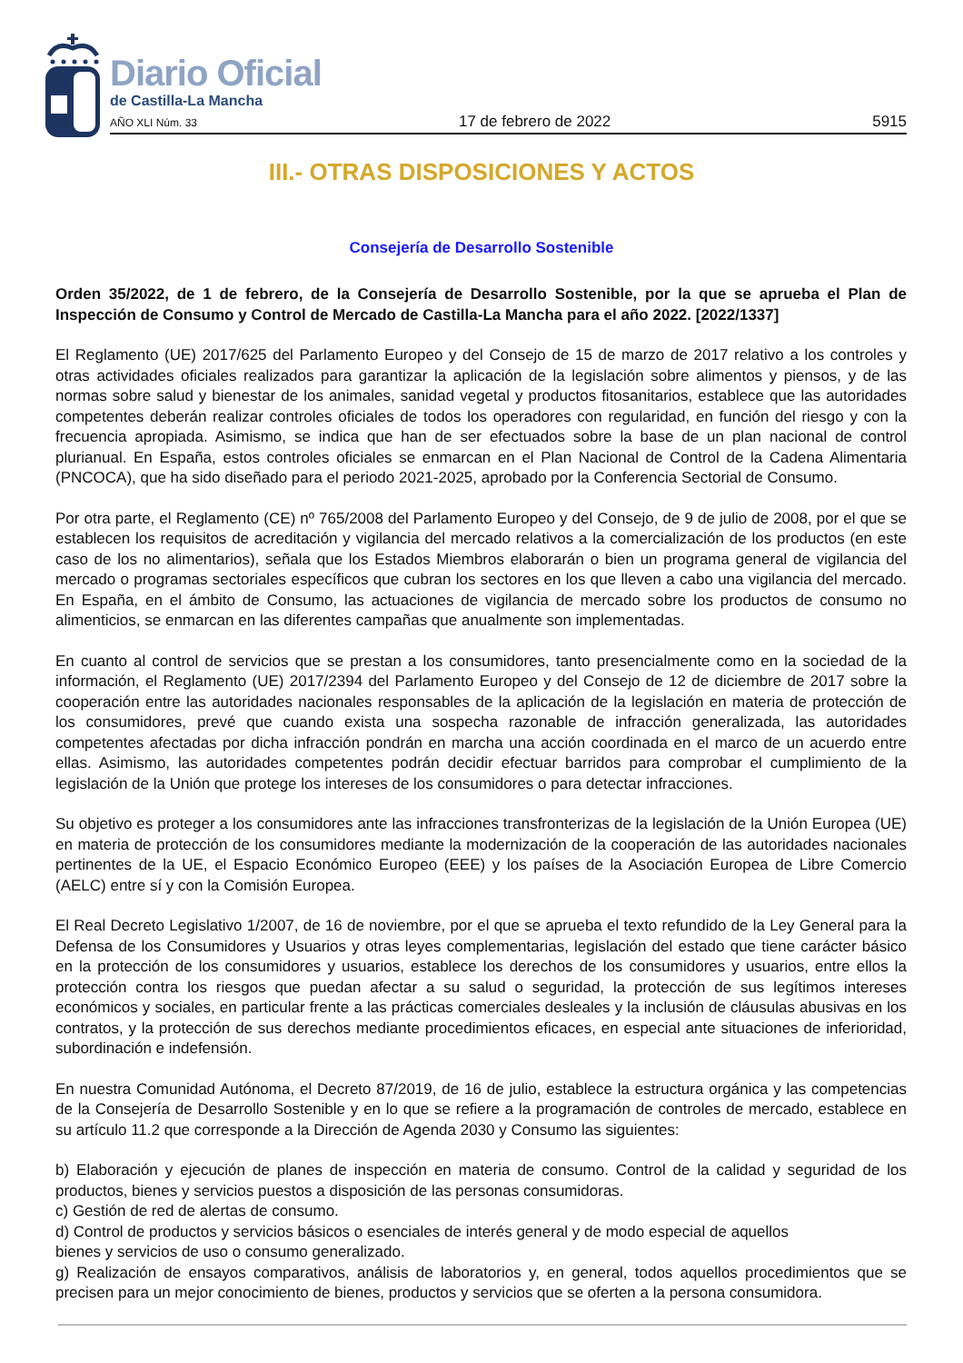Diario Oficial
de Castilla-La Mancha
AÑO XLI Núm. 33 17 de febrero de 2022 5915
III.- OTRAS DISPOSICIONES Y ACTOS
Consejería de Desarrollo Sostenible
Orden 35/2022, de 1 de febrero, de la Consejería de Desarrollo Sostenible, por la que se aprueba el Plan de Inspección de Consumo y Control de Mercado de Castilla-La Mancha para el año 2022. [2022/1337]
El Reglamento (UE) 2017/625 del Parlamento Europeo y del Consejo de 15 de marzo de 2017 relativo a los controles y otras actividades oficiales realizados para garantizar la aplicación de la legislación sobre alimentos y piensos, y de las normas sobre salud y bienestar de los animales, sanidad vegetal y productos fitosanitarios, establece que las autoridades competentes deberán realizar controles oficiales de todos los operadores con regularidad, en función del riesgo y con la frecuencia apropiada. Asimismo, se indica que han de ser efectuados sobre la base de un plan nacional de control plurianual. En España, estos controles oficiales se enmarcan en el Plan Nacional de Control de la Cadena Alimentaria (PNCOCA), que ha sido diseñado para el periodo 2021-2025, aprobado por la Conferencia Sectorial de Consumo.
Por otra parte, el Reglamento (CE) nº 765/2008 del Parlamento Europeo y del Consejo, de 9 de julio de 2008, por el que se establecen los requisitos de acreditación y vigilancia del mercado relativos a la comercialización de los productos (en este caso de los no alimentarios), señala que los Estados Miembros elaborarán o bien un programa general de vigilancia del mercado o programas sectoriales específicos que cubran los sectores en los que lleven a cabo una vigilancia del mercado. En España, en el ámbito de Consumo, las actuaciones de vigilancia de mercado sobre los productos de consumo no alimenticios, se enmarcan en las diferentes campañas que anualmente son implementadas.
En cuanto al control de servicios que se prestan a los consumidores, tanto presencialmente como en la sociedad de la información, el Reglamento (UE) 2017/2394 del Parlamento Europeo y del Consejo de 12 de diciembre de 2017 sobre la cooperación entre las autoridades nacionales responsables de la aplicación de la legislación en materia de protección de los consumidores, prevé que cuando exista una sospecha razonable de infracción generalizada, las autoridades competentes afectadas por dicha infracción pondrán en marcha una acción coordinada en el marco de un acuerdo entre ellas. Asimismo, las autoridades competentes podrán decidir efectuar barridos para comprobar el cumplimiento de la legislación de la Unión que protege los intereses de los consumidores o para detectar infracciones.
Su objetivo es proteger a los consumidores ante las infracciones transfronterizas de la legislación de la Unión Europea (UE) en materia de protección de los consumidores mediante la modernización de la cooperación de las autoridades nacionales pertinentes de la UE, el Espacio Económico Europeo (EEE) y los países de la Asociación Europea de Libre Comercio (AELC) entre sí y con la Comisión Europea.
El Real Decreto Legislativo 1/2007, de 16 de noviembre, por el que se aprueba el texto refundido de la Ley General para la Defensa de los Consumidores y Usuarios y otras leyes complementarias, legislación del estado que tiene carácter básico en la protección de los consumidores y usuarios, establece los derechos de los consumidores y usuarios, entre ellos la protección contra los riesgos que puedan afectar a su salud o seguridad, la protección de sus legítimos intereses económicos y sociales, en particular frente a las prácticas comerciales desleales y la inclusión de cláusulas abusivas en los contratos, y la protección de sus derechos mediante procedimientos eficaces, en especial ante situaciones de inferioridad, subordinación e indefensión.
En nuestra Comunidad Autónoma, el Decreto 87/2019, de 16 de julio, establece la estructura orgánica y las competencias de la Consejería de Desarrollo Sostenible y en lo que se refiere a la programación de controles de mercado, establece en su artículo 11.2 que corresponde a la Dirección de Agenda 2030 y Consumo las siguientes:
b) Elaboración y ejecución de planes de inspección en materia de consumo. Control de la calidad y seguridad de los productos, bienes y servicios puestos a disposición de las personas consumidoras.
c) Gestión de red de alertas de consumo.
d) Control de productos y servicios básicos o esenciales de interés general y de modo especial de aquellos
bienes y servicios de uso o consumo generalizado.
g) Realización de ensayos comparativos, análisis de laboratorios y, en general, todos aquellos procedimientos que se precisen para un mejor conocimiento de bienes, productos y servicios que se oferten a la persona consumidora.